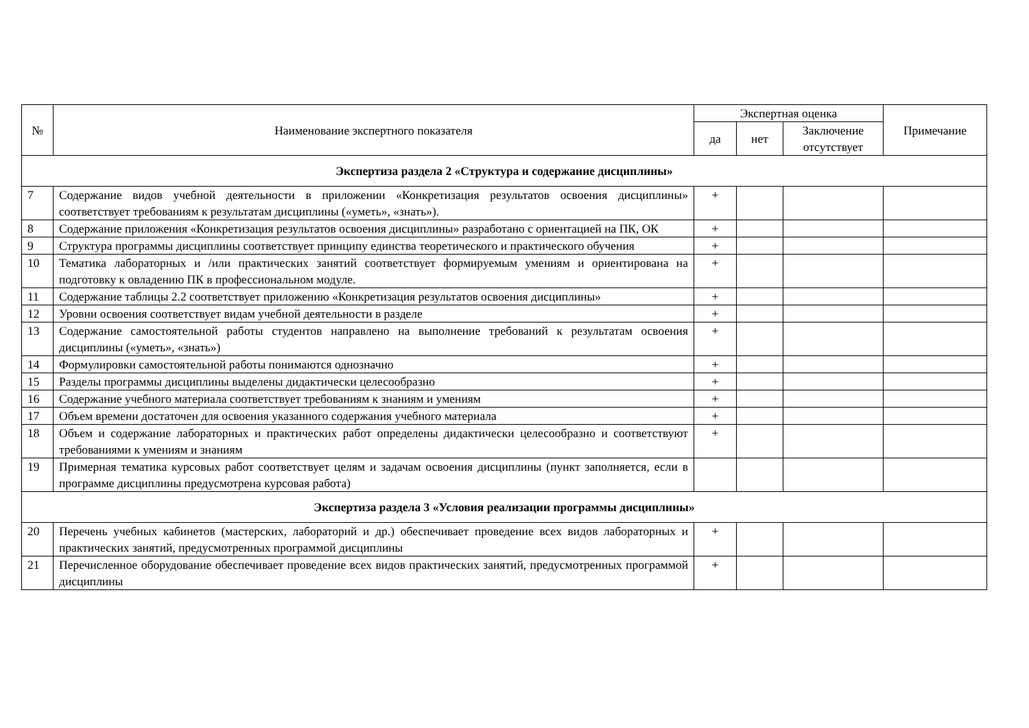| № | Наименование экспертного показателя | Экспертная оценка | | | Примечание |
| --- | --- | --- | --- | --- | --- |
| | | да | нет | Заключение отсутствует | |
| Экспертиза раздела 2 «Структура и содержание дисциплины» | | | | | |
| 7 | Содержание видов учебной деятельности в приложении «Конкретизация результатов освоения дисциплины» соответствует требованиям к результатам дисциплины («уметь», «знать»). | + | | | |
| 8 | Содержание приложения «Конкретизация результатов освоения дисциплины» разработано с ориентацией на ПК, ОК | + | | | |
| 9 | Структура программы дисциплины соответствует принципу единства теоретического и практического обучения | + | | | |
| 10 | Тематика лабораторных и /или практических занятий соответствует формируемым умениям и ориентирована на подготовку к овладению ПК в профессиональном модуле. | + | | | |
| 11 | Содержание таблицы 2.2 соответствует приложению «Конкретизация результатов освоения дисциплины» | + | | | |
| 12 | Уровни освоения соответствует видам учебной деятельности в разделе | + | | | |
| 13 | Содержание самостоятельной работы студентов направлено на выполнение требований к результатам освоения дисциплины («уметь», «знать») | + | | | |
| 14 | Формулировки самостоятельной работы понимаются однозначно | + | | | |
| 15 | Разделы программы дисциплины выделены дидактически целесообразно | + | | | |
| 16 | Содержание учебного материала соответствует требованиям к знаниям и умениям | + | | | |
| 17 | Объем времени достаточен для освоения указанного содержания учебного материала | + | | | |
| 18 | Объем и содержание лабораторных и практических работ определены дидактически целесообразно и соответствуют требованиями к умениям и знаниям | + | | | |
| 19 | Примерная тематика курсовых работ соответствует целям и задачам освоения дисциплины (пункт заполняется, если в программе дисциплины предусмотрена курсовая работа) | | | | |
| Экспертиза раздела 3 «Условия реализации программы дисциплины» | | | | | |
| 20 | Перечень учебных кабинетов (мастерских, лабораторий и др.) обеспечивает проведение всех видов лабораторных и практических занятий, предусмотренных программой дисциплины | + | | | |
| 21 | Перечисленное оборудование обеспечивает проведение всех видов практических занятий, предусмотренных программой дисциплины | + | | | |